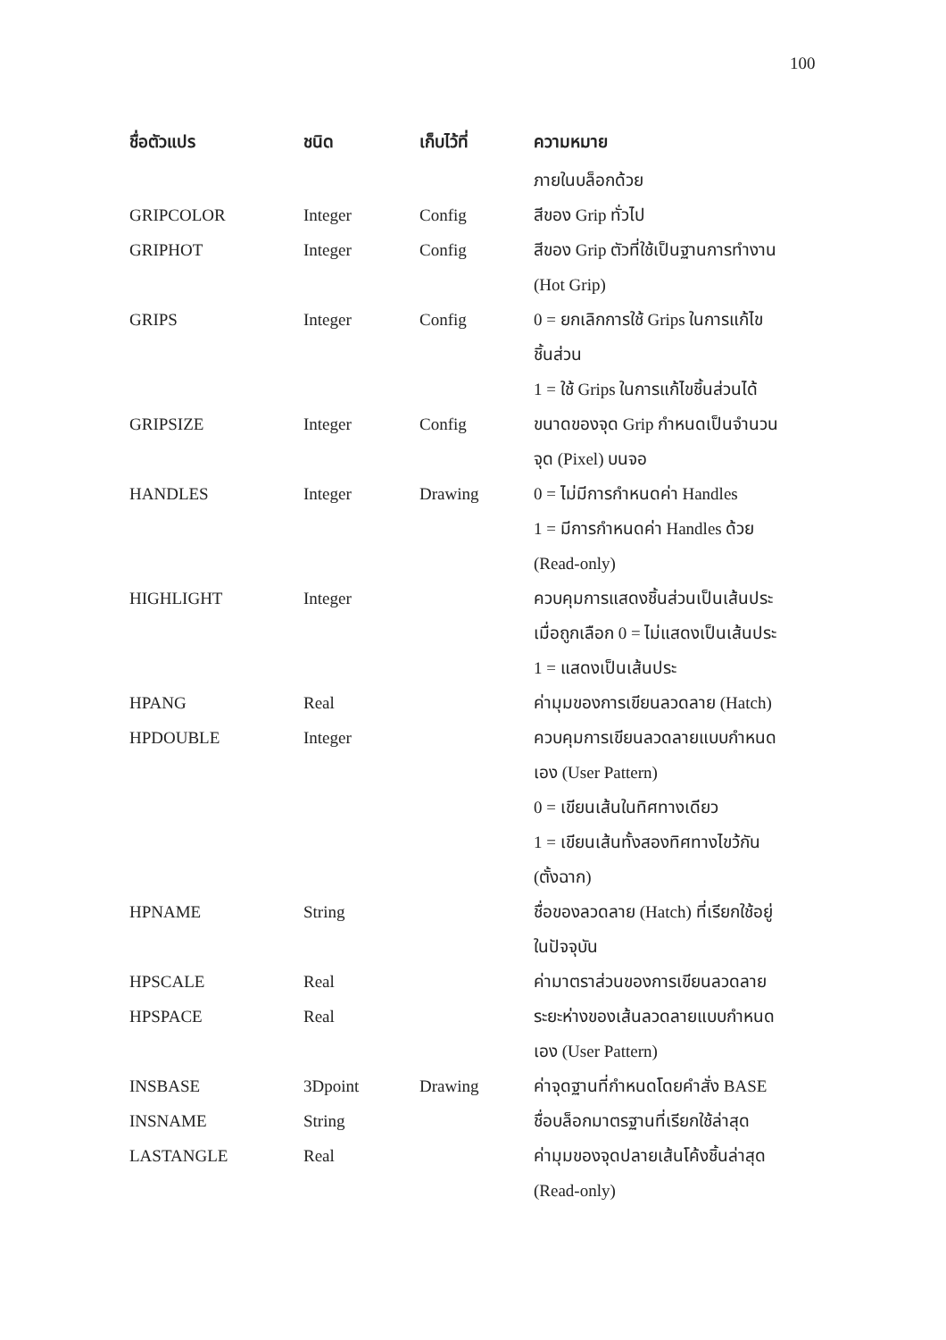100
| ชื่อตัวแปร | ชนิด | เก็บไว้ที่ | ความหมาย |
| --- | --- | --- | --- |
| | | | ภายในบล็อกด้วย |
| GRIPCOLOR | Integer | Config | สีของ Grip ทั่วไป |
| GRIPHOT | Integer | Config | สีของ Grip ตัวที่ใช้เป็นฐานการทำงาน (Hot Grip) |
| GRIPS | Integer | Config | 0 = ยกเลิกการใช้ Grips ในการแก้ไข ชิ้นส่วน 1 = ใช้ Grips ในการแก้ไขชิ้นส่วนได้ |
| GRIPSIZE | Integer | Config | ขนาดของจุด Grip กำหนดเป็นจำนวน จุด (Pixel) บนจอ |
| HANDLES | Integer | Drawing | 0 = ไม่มีการกำหนดค่า Handles 1 = มีการกำหนดค่า Handles ด้วย (Read-only) |
| HIGHLIGHT | Integer | | ควบคุมการแสดงชิ้นส่วนเป็นเส้นประ เมื่อถูกเลือก 0 = ไม่แสดงเป็นเส้นประ 1 = แสดงเป็นเส้นประ |
| HPANG | Real | | ค่ามุมของการเขียนลวดลาย (Hatch) |
| HPDOUBLE | Integer | | ควบคุมการเขียนลวดลายแบบกำหนด เอง (User Pattern) 0 = เขียนเส้นในทิศทางเดียว 1 = เขียนเส้นทั้งสองทิศทางไขว้กัน (ตั้งฉาก) |
| HPNAME | String | | ชื่อของลวดลาย (Hatch) ที่เรียกใช้อยู่ ในปัจจุบัน |
| HPSCALE | Real | | ค่ามาตราส่วนของการเขียนลวดลาย |
| HPSPACE | Real | | ระยะห่างของเส้นลวดลายแบบกำหนด เอง (User Pattern) |
| INSBASE | 3Dpoint | Drawing | ค่าจุดฐานที่กำหนดโดยคำสั่ง BASE |
| INSNAME | String | | ชื่อบล็อกมาตรฐานที่เรียกใช้ล่าสุด |
| LASTANGLE | Real | | ค่ามุมของจุดปลายเส้นโค้งชิ้นล่าสุด (Read-only) |